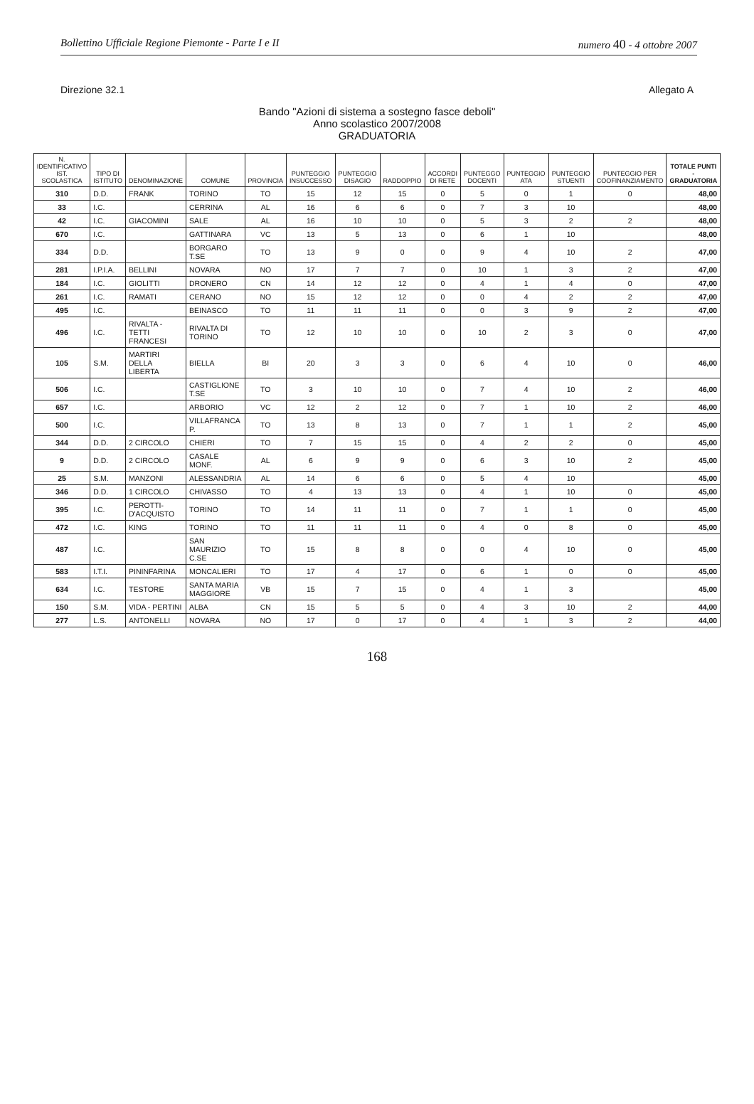Bollettino Ufficiale Regione Piemonte - Parte I e II numero 40 - 4 ottobre 2007
Direzione 32.1 Allegato A
Bando "Azioni di sistema a sostegno fasce deboli"
Anno scolastico 2007/2008
GRADUATORIA
| N. IDENTIFICATIVO IST. SCOLASTICA | TIPO DI ISTITUTO | DENOMINAZIONE | COMUNE | PROVINCIA | PUNTEGGIO INSUCCESSO | PUNTEGGIO DISAGIO | RADDOPPIO | ACCORDI DI RETE | PUNTEGGO DOCENTI | PUNTEGGIO ATA | PUNTEGGIO STUENTI | PUNTEGGIO PER COOFINANZIAMENTO | TOTALE PUNTI - GRADUATORIA |
| --- | --- | --- | --- | --- | --- | --- | --- | --- | --- | --- | --- | --- | --- |
| 310 | D.D. | FRANK | TORINO | TO | 15 | 12 | 15 | 0 | 5 | 0 | 1 | 0 | 48,00 |
| 33 | I.C. | | CERRINA | AL | 16 | 6 | 6 | 0 | 7 | 3 | 10 | | 48,00 |
| 42 | I.C. | GIACOMINI | SALE | AL | 16 | 10 | 10 | 0 | 5 | 3 | 2 | 2 | 48,00 |
| 670 | I.C. | | GATTINARA | VC | 13 | 5 | 13 | 0 | 6 | 1 | 10 | | 48,00 |
| 334 | D.D. | | BORGARO T.SE | TO | 13 | 9 | 0 | 0 | 9 | 4 | 10 | 2 | 47,00 |
| 281 | I.P.I.A. | BELLINI | NOVARA | NO | 17 | 7 | 7 | 0 | 10 | 1 | 3 | 2 | 47,00 |
| 184 | I.C. | GIOLITTI | DRONERO | CN | 14 | 12 | 12 | 0 | 4 | 1 | 4 | 0 | 47,00 |
| 261 | I.C. | RAMATI | CERANO | NO | 15 | 12 | 12 | 0 | 0 | 4 | 2 | 2 | 47,00 |
| 495 | I.C. | | BEINASCO | TO | 11 | 11 | 11 | 0 | 0 | 3 | 9 | 2 | 47,00 |
| 496 | I.C. | RIVALTA -TETTI FRANCESI | RIVALTA DI TORINO | TO | 12 | 10 | 10 | 0 | 10 | 2 | 3 | 0 | 47,00 |
| 105 | S.M. | MARTIRI DELLA LIBERTA | BIELLA | BI | 20 | 3 | 3 | 0 | 6 | 4 | 10 | 0 | 46,00 |
| 506 | I.C. | | CASTIGLIONE T.SE | TO | 3 | 10 | 10 | 0 | 7 | 4 | 10 | 2 | 46,00 |
| 657 | I.C. | | ARBORIO | VC | 12 | 2 | 12 | 0 | 7 | 1 | 10 | 2 | 46,00 |
| 500 | I.C. | | VILLAFRANCA P. | TO | 13 | 8 | 13 | 0 | 7 | 1 | 1 | 2 | 45,00 |
| 344 | D.D. | 2 CIRCOLO | CHIERI | TO | 7 | 15 | 15 | 0 | 4 | 2 | 2 | 0 | 45,00 |
| 9 | D.D. | 2 CIRCOLO | CASALE MONF. | AL | 6 | 9 | 9 | 0 | 6 | 3 | 10 | 2 | 45,00 |
| 25 | S.M. | MANZONI | ALESSANDRIA | AL | 14 | 6 | 6 | 0 | 5 | 4 | 10 | | 45,00 |
| 346 | D.D. | 1 CIRCOLO | CHIVASSO | TO | 4 | 13 | 13 | 0 | 4 | 1 | 10 | 0 | 45,00 |
| 395 | I.C. | PEROTTI-D'ACQUISTO | TORINO | TO | 14 | 11 | 11 | 0 | 7 | 1 | 1 | 0 | 45,00 |
| 472 | I.C. | KING | TORINO | TO | 11 | 11 | 11 | 0 | 4 | 0 | 8 | 0 | 45,00 |
| 487 | I.C. | | SAN MAURIZIO C.SE | TO | 15 | 8 | 8 | 0 | 0 | 4 | 10 | 0 | 45,00 |
| 583 | I.T.I. | PININFARINA | MONCALIERI | TO | 17 | 4 | 17 | 0 | 6 | 1 | 0 | 0 | 45,00 |
| 634 | I.C. | TESTORE | SANTA MARIA MAGGIORE | VB | 15 | 7 | 15 | 0 | 4 | 1 | 3 | | 45,00 |
| 150 | S.M. | VIDA - PERTINI | ALBA | CN | 15 | 5 | 5 | 0 | 4 | 3 | 10 | 2 | 44,00 |
| 277 | L.S. | ANTONELLI | NOVARA | NO | 17 | 0 | 17 | 0 | 4 | 1 | 3 | 2 | 44,00 |
168